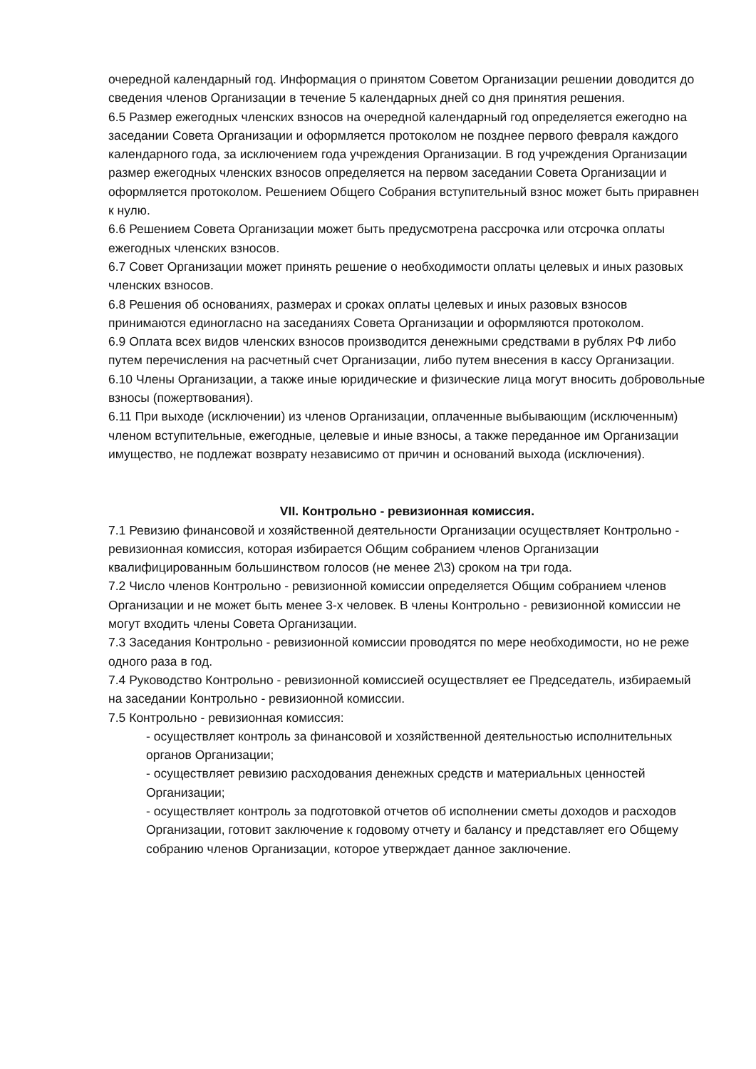очередной календарный год. Информация о принятом Советом Организации решении доводится до сведения членов Организации в течение 5 календарных дней со дня принятия решения.
6.5 Размер ежегодных членских взносов на очередной календарный год определяется ежегодно на заседании Совета Организации и оформляется протоколом не позднее первого февраля каждого календарного года, за исключением года учреждения Организации. В год учреждения Организации размер ежегодных членских взносов определяется на первом заседании Совета Организации и оформляется протоколом. Решением Общего Собрания вступительный взнос может быть приравнен к нулю.
6.6 Решением Совета Организации может быть предусмотрена рассрочка или отсрочка оплаты ежегодных членских взносов.
6.7 Совет Организации может принять решение о необходимости оплаты целевых и иных разовых членских взносов.
6.8 Решения об основаниях, размерах и сроках оплаты целевых и иных разовых взносов принимаются единогласно на заседаниях Совета Организации и оформляются протоколом.
6.9 Оплата всех видов членских взносов производится денежными средствами в рублях РФ либо путем перечисления на расчетный счет Организации, либо путем внесения в кассу Организации.
6.10 Члены Организации, а также иные юридические и физические лица могут вносить добровольные взносы (пожертвования).
6.11 При выходе (исключении) из членов Организации, оплаченные выбывающим (исключенным) членом вступительные, ежегодные, целевые и иные взносы, а также переданное им Организации имущество, не подлежат возврату независимо от причин и оснований выхода (исключения).
VII. Контрольно - ревизионная комиссия.
7.1 Ревизию финансовой и хозяйственной деятельности Организации осуществляет Контрольно - ревизионная комиссия, которая избирается Общим собранием членов Организации квалифицированным большинством голосов (не менее 2\3) сроком на три года.
7.2 Число членов Контрольно - ревизионной комиссии определяется Общим собранием членов Организации и не может быть менее 3-х человек. В члены Контрольно - ревизионной комиссии не могут входить члены Совета Организации.
7.3 Заседания Контрольно - ревизионной комиссии проводятся по мере необходимости, но не реже одного раза в год.
7.4 Руководство Контрольно - ревизионной комиссией осуществляет ее Председатель, избираемый на заседании Контрольно - ревизионной комиссии.
7.5 Контрольно - ревизионная комиссия:
- осуществляет контроль за финансовой и хозяйственной деятельностью исполнительных органов Организации;
- осуществляет ревизию расходования денежных средств и материальных ценностей Организации;
- осуществляет контроль за подготовкой отчетов об исполнении сметы доходов и расходов Организации, готовит заключение к годовому отчету и балансу и представляет его Общему собранию членов Организации, которое утверждает данное заключение.